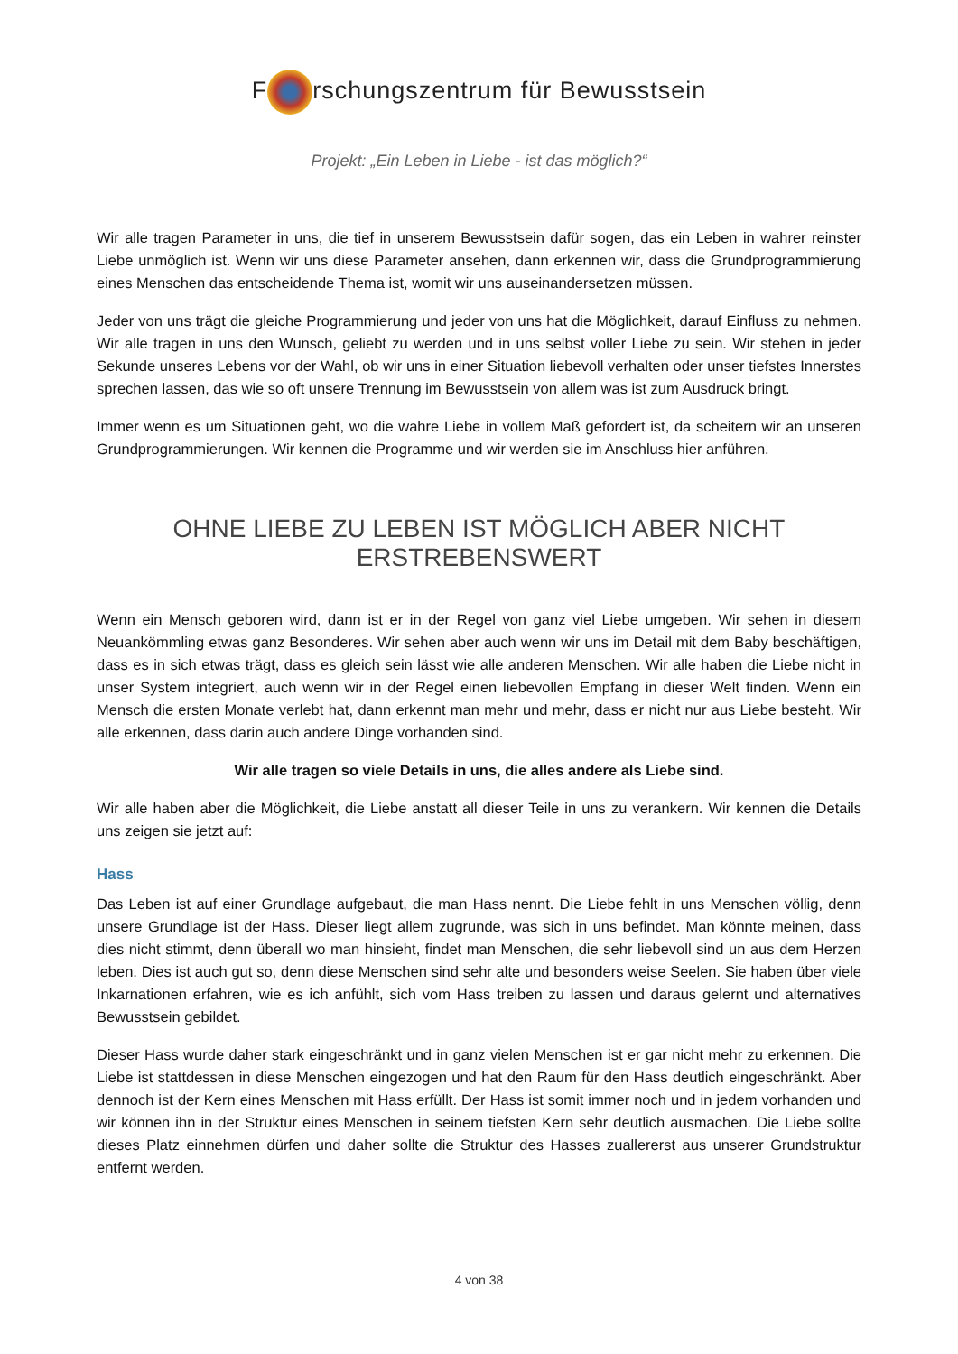F rschungszentrum für Bewusstsein
Projekt: „Ein Leben in Liebe - ist das möglich?“
Wir alle tragen Parameter in uns, die tief in unserem Bewusstsein dafür sogen, das ein Leben in wahrer reinster Liebe unmöglich ist. Wenn wir uns diese Parameter ansehen, dann erkennen wir, dass die Grundprogrammierung eines Menschen das entscheidende Thema ist, womit wir uns auseinandersetzen müssen.
Jeder von uns trägt die gleiche Programmierung und jeder von uns hat die Möglichkeit, darauf Einfluss zu nehmen. Wir alle tragen in uns den Wunsch, geliebt zu werden und in uns selbst voller Liebe zu sein. Wir stehen in jeder Sekunde unseres Lebens vor der Wahl, ob wir uns in einer Situation liebevoll verhalten oder unser tiefstes Innerstes sprechen lassen, das wie so oft unsere Trennung im Bewusstsein von allem was ist zum Ausdruck bringt.
Immer wenn es um Situationen geht, wo die wahre Liebe in vollem Maß gefordert ist, da scheitern wir an unseren Grundprogrammierungen. Wir kennen die Programme und wir werden sie im Anschluss hier anführen.
OHNE LIEBE ZU LEBEN IST MÖGLICH ABER NICHT ERSTREBENSWERT
Wenn ein Mensch geboren wird, dann ist er in der Regel von ganz viel Liebe umgeben. Wir sehen in diesem Neuankömmling etwas ganz Besonderes. Wir sehen aber auch wenn wir uns im Detail mit dem Baby beschäftigen, dass es in sich etwas trägt, dass es gleich sein lässt wie alle anderen Menschen. Wir alle haben die Liebe nicht in unser System integriert, auch wenn wir in der Regel einen liebevollen Empfang in dieser Welt finden. Wenn ein Mensch die ersten Monate verlebt hat, dann erkennt man mehr und mehr, dass er nicht nur aus Liebe besteht. Wir alle erkennen, dass darin auch andere Dinge vorhanden sind.
Wir alle tragen so viele Details in uns, die alles andere als Liebe sind.
Wir alle haben aber die Möglichkeit, die Liebe anstatt all dieser Teile in uns zu verankern. Wir kennen die Details uns zeigen sie jetzt auf:
Hass
Das Leben ist auf einer Grundlage aufgebaut, die man Hass nennt. Die Liebe fehlt in uns Menschen völlig, denn unsere Grundlage ist der Hass. Dieser liegt allem zugrunde, was sich in uns befindet. Man könnte meinen, dass dies nicht stimmt, denn überall wo man hinsieht, findet man Menschen, die sehr liebevoll sind un aus dem Herzen leben. Dies ist auch gut so, denn diese Menschen sind sehr alte und besonders weise Seelen. Sie haben über viele Inkarnationen erfahren, wie es ich anfühlt, sich vom Hass treiben zu lassen und daraus gelernt und alternatives Bewusstsein gebildet.
Dieser Hass wurde daher stark eingeschränkt und in ganz vielen Menschen ist er gar nicht mehr zu erkennen. Die Liebe ist stattdessen in diese Menschen eingezogen und hat den Raum für den Hass deutlich eingeschränkt. Aber dennoch ist der Kern eines Menschen mit Hass erfüllt. Der Hass ist somit immer noch und in jedem vorhanden und wir können ihn in der Struktur eines Menschen in seinem tiefsten Kern sehr deutlich ausmachen. Die Liebe sollte dieses Platz einnehmen dürfen und daher sollte die Struktur des Hasses zuallererst aus unserer Grundstruktur entfernt werden.
4 von 38